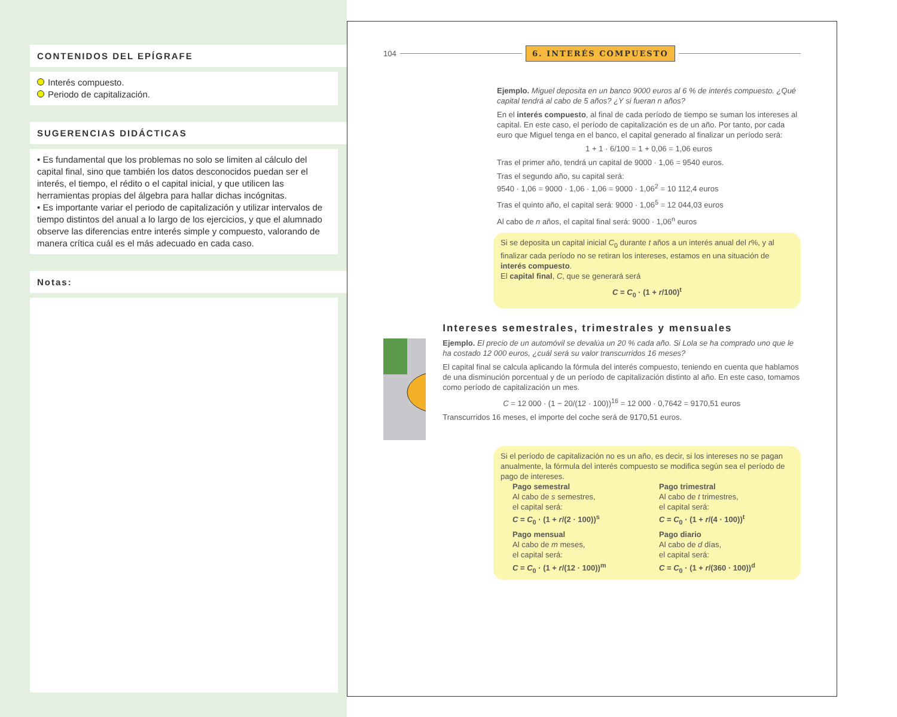CONTENIDOS DEL EPÍGRAFE
Interés compuesto.
Periodo de capitalización.
SUGERENCIAS DIDÁCTICAS
• Es fundamental que los problemas no solo se limiten al cálculo del capital final, sino que también los datos desconocidos puedan ser el interés, el tiempo, el rédito o el capital inicial, y que utilicen las herramientas propias del álgebra para hallar dichas incógnitas.
• Es importante variar el periodo de capitalización y utilizar intervalos de tiempo distintos del anual a lo largo de los ejercicios, y que el alumnado observe las diferencias entre interés simple y compuesto, valorando de manera crítica cuál es el más adecuado en cada caso.
Notas:
104 6. INTERÉS COMPUESTO
Ejemplo. Miguel deposita en un banco 9000 euros al 6 % de interés compuesto. ¿Qué capital tendrá al cabo de 5 años? ¿Y si fueran n años?
En el interés compuesto, al final de cada período de tiempo se suman los intereses al capital. En este caso, el período de capitalización es de un año. Por tanto, por cada euro que Miguel tenga en el banco, el capital generado al finalizar un período será:
1 + 1 · 6/100 = 1 + 0,06 = 1,06 euros
Tras el primer año, tendrá un capital de 9000 · 1,06 = 9540 euros.
Tras el segundo año, su capital será:
9540 · 1,06 = 9000 · 1,06 · 1,06 = 9000 · 1,06<sup>2</sup> = 10 112,4 euros
Tras el quinto año, el capital será: 9000 · 1,06<sup>5</sup> = 12 044,03 euros
Al cabo de n años, el capital final será: 9000 · 1,06<sup>n</sup> euros
Si se deposita un capital inicial C<sub>0</sub> durante t años a un interés anual del r%, y al finalizar cada período no se retiran los intereses, estamos en una situación de interés compuesto.
El capital final, C, que se generará será
C = C<sub>0</sub> · (1 + r/100)<sup>t</sup>
Intereses semestrales, trimestrales y mensuales
Ejemplo. El precio de un automóvil se devalúa un 20 % cada año. Si Lola se ha comprado uno que le ha costado 12 000 euros, ¿cuál será su valor transcurridos 16 meses?
El capital final se calcula aplicando la fórmula del interés compuesto, teniendo en cuenta que hablamos de una disminución porcentual y de un período de capitalización distinto al año. En este caso, tomamos como período de capitalización un mes.
C = 12 000 · (1 − 20/(12 · 100))<sup>16</sup> = 12 000 · 0,7642 = 9170,51 euros
Transcurridos 16 meses, el importe del coche será de 9170,51 euros.
Si el período de capitalización no es un año, es decir, si los intereses no se pagan anualmente, la fórmula del interés compuesto se modifica según sea el período de pago de intereses.
Pago semestral
Al cabo de s semestres,
el capital será:
C = C<sub>0</sub> · (1 + r/(2 · 100))<sup>s</sup>
Pago trimestral
Al cabo de t trimestres,
el capital será:
C = C<sub>0</sub> · (1 + r/(4 · 100))<sup>t</sup>
Pago mensual
Al cabo de m meses,
el capital será:
C = C<sub>0</sub> · (1 + r/(12 · 100))<sup>m</sup>
Pago diario
Al cabo de d días,
el capital será:
C = C<sub>0</sub> · (1 + r/(360 · 100))<sup>d</sup>